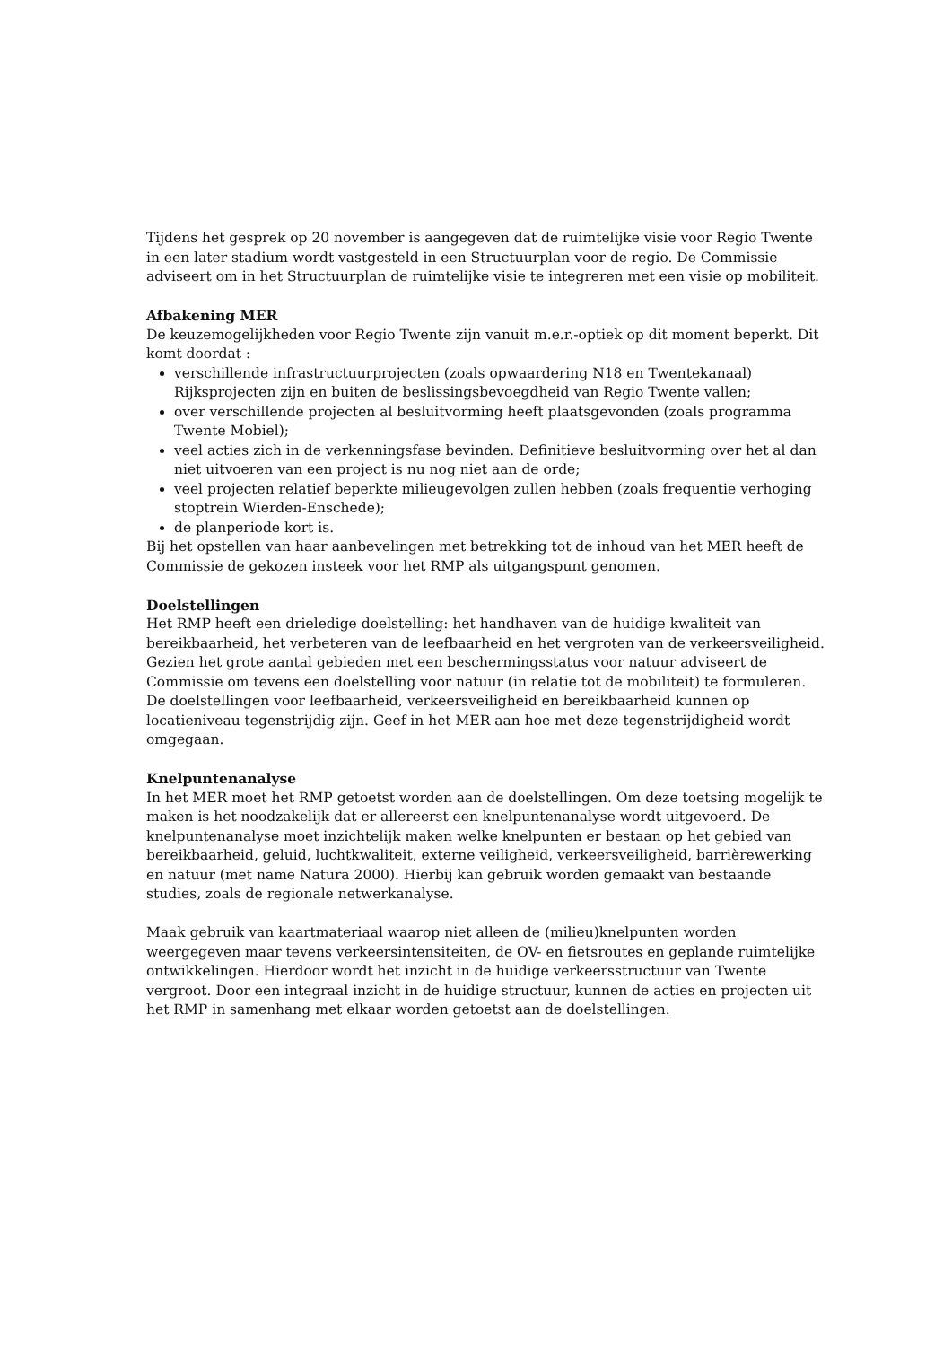Tijdens het gesprek op 20 november is aangegeven dat de ruimtelijke visie voor Regio Twente in een later stadium wordt vastgesteld in een Structuurplan voor de regio. De Commissie adviseert om in het Structuurplan de ruimtelijke visie te integreren met een visie op mobiliteit.
Afbakening MER
De keuzemogelijkheden voor Regio Twente zijn vanuit m.e.r.-optiek op dit moment beperkt. Dit komt doordat :
verschillende infrastructuurprojecten (zoals opwaardering N18 en Twentekanaal) Rijksprojecten zijn en buiten de beslissingsbevoegdheid van Regio Twente vallen;
over verschillende projecten al besluitvorming heeft plaatsgevonden (zoals programma Twente Mobiel);
veel acties zich in de verkenningsfase bevinden. Definitieve besluitvorming over het al dan niet uitvoeren van een project is nu nog niet aan de orde;
veel projecten relatief beperkte milieugevolgen zullen hebben (zoals frequentie verhoging stoptrein Wierden-Enschede);
de planperiode kort is.
Bij het opstellen van haar aanbevelingen met betrekking tot de inhoud van het MER heeft de Commissie de gekozen insteek voor het RMP als uitgangspunt genomen.
Doelstellingen
Het RMP heeft een drieledige doelstelling: het handhaven van de huidige kwaliteit van bereikbaarheid, het verbeteren van de leefbaarheid en het vergroten van de verkeersveiligheid. Gezien het grote aantal gebieden met een beschermingsstatus voor natuur adviseert de Commissie om tevens een doelstelling voor natuur (in relatie tot de mobiliteit) te formuleren. De doelstellingen voor leefbaarheid, verkeersveiligheid en bereikbaarheid kunnen op locatieniveau tegenstrijdig zijn. Geef in het MER aan hoe met deze tegenstrijdigheid wordt omgegaan.
Knelpuntenanalyse
In het MER moet het RMP getoetst worden aan de doelstellingen. Om deze toetsing mogelijk te maken is het noodzakelijk dat er allereerst een knelpuntenanalyse wordt uitgevoerd. De knelpuntenanalyse moet inzichtelijk maken welke knelpunten er bestaan op het gebied van bereikbaarheid, geluid, luchtkwaliteit, externe veiligheid, verkeersveiligheid, barrièrewerking en natuur (met name Natura 2000). Hierbij kan gebruik worden gemaakt van bestaande studies, zoals de regionale netwerkanalyse.
Maak gebruik van kaartmateriaal waarop niet alleen de (milieu)knelpunten worden weergegeven maar tevens verkeersintensiteiten, de OV- en fietsroutes en geplande ruimtelijke ontwikkelingen. Hierdoor wordt het inzicht in de huidige verkeersstructuur van Twente vergroot. Door een integraal inzicht in de huidige structuur, kunnen de acties en projecten uit het RMP in samenhang met elkaar worden getoetst aan de doelstellingen.